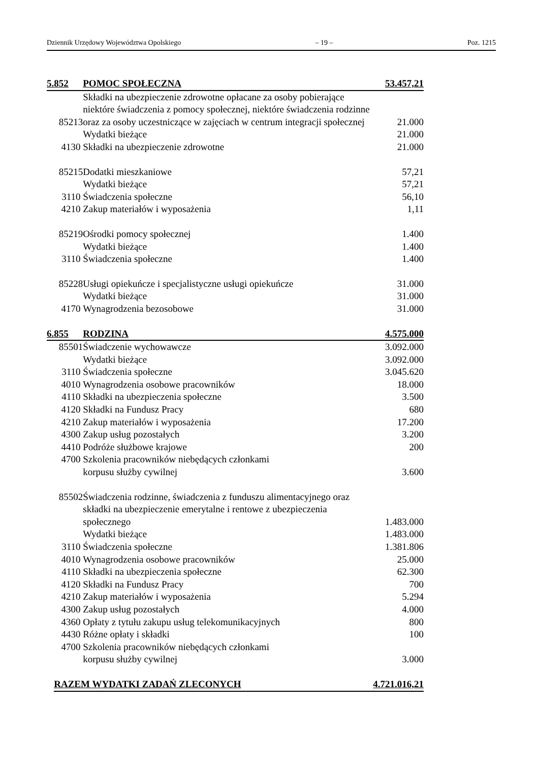Dziennik Urzędowy Województwa Opolskiego – 19 – Poz. 1215
| 5. | 852 | POMOC SPOŁECZNA | 53.457,21 |
| | 85213 | Składki na ubezpieczenie zdrowotne opłacane za osoby pobierające niektóre świadczenia z pomocy społecznej, niektóre świadczenia rodzinne oraz za osoby uczestniczące w zajęciach w centrum integracji społecznej | 21.000 |
| | | Wydatki bieżące | 21.000 |
| | 4130 | Składki na ubezpieczenie zdrowotne | 21.000 |
| | 85215 | Dodatki mieszkaniowe | 57,21 |
| | | Wydatki bieżące | 57,21 |
| | 3110 | Świadczenia społeczne | 56,10 |
| | 4210 | Zakup materiałów i wyposażenia | 1,11 |
| | 85219 | Ośrodki pomocy społecznej | 1.400 |
| | | Wydatki bieżące | 1.400 |
| | 3110 | Świadczenia społeczne | 1.400 |
| | 85228 | Usługi opiekuńcze i specjalistyczne usługi opiekuńcze | 31.000 |
| | | Wydatki bieżące | 31.000 |
| | 4170 | Wynagrodzenia bezosobowe | 31.000 |
| 6. | 855 | RODZINA | 4.575.000 |
| | 85501 | Świadczenie wychowawcze | 3.092.000 |
| | | Wydatki bieżące | 3.092.000 |
| | 3110 | Świadczenia społeczne | 3.045.620 |
| | 4010 | Wynagrodzenia osobowe pracowników | 18.000 |
| | 4110 | Składki na ubezpieczenia społeczne | 3.500 |
| | 4120 | Składki na Fundusz Pracy | 680 |
| | 4210 | Zakup materiałów i wyposażenia | 17.200 |
| | 4300 | Zakup usług pozostałych | 3.200 |
| | 4410 | Podróże służbowe krajowe | 200 |
| | 4700 | Szkolenia pracowników niebędących członkami korpusu służby cywilnej | 3.600 |
| | 85502 | Świadczenia rodzinne, świadczenia z funduszu alimentacyjnego oraz składki na ubezpieczenie emerytalne i rentowe z ubezpieczenia społecznego | 1.483.000 |
| | | Wydatki bieżące | 1.483.000 |
| | 3110 | Świadczenia społeczne | 1.381.806 |
| | 4010 | Wynagrodzenia osobowe pracowników | 25.000 |
| | 4110 | Składki na ubezpieczenia społeczne | 62.300 |
| | 4120 | Składki na Fundusz Pracy | 700 |
| | 4210 | Zakup materiałów i wyposażenia | 5.294 |
| | 4300 | Zakup usług pozostałych | 4.000 |
| | 4360 | Opłaty z tytułu zakupu usług telekomunikacyjnych | 800 |
| | 4430 | Różne opłaty i składki | 100 |
| | 4700 | Szkolenia pracowników niebędących członkami korpusu służby cywilnej | 3.000 |
| | RAZEM WYDATKI ZADAŃ ZLECONYCH | | 4.721.016,21 |